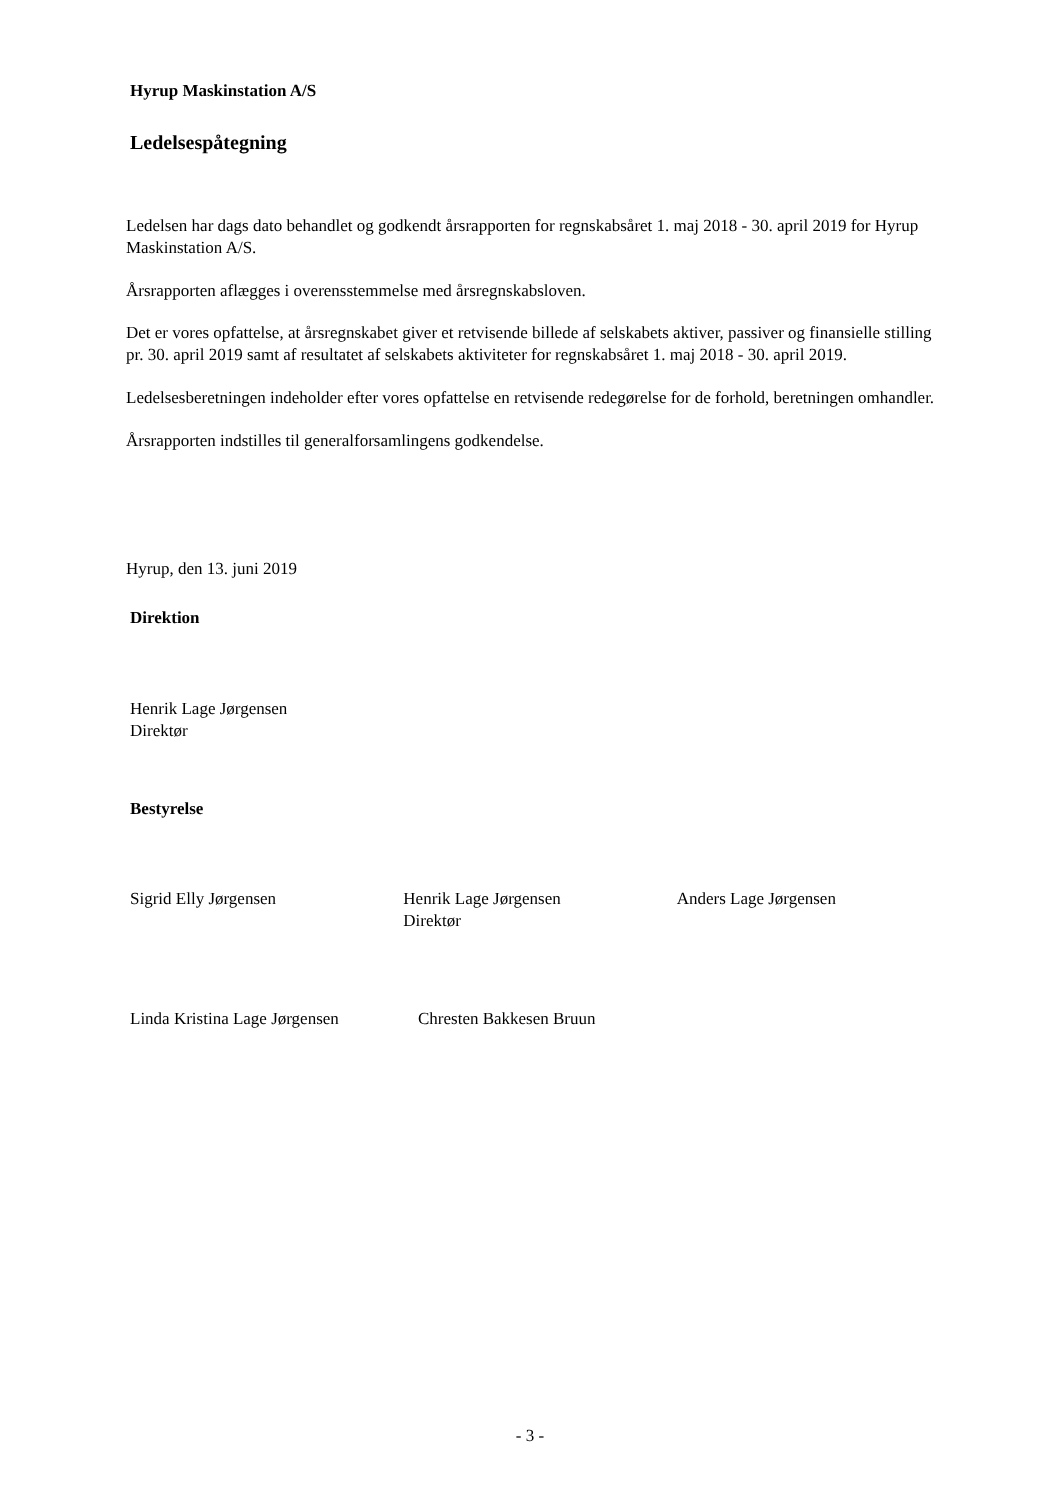Hyrup Maskinstation A/S
Ledelsespåtegning
Ledelsen har dags dato behandlet og godkendt årsrapporten for regnskabsåret 1. maj 2018 - 30. april 2019 for Hyrup Maskinstation A/S.
Årsrapporten aflægges i overensstemmelse med årsregnskabsloven.
Det er vores opfattelse, at årsregnskabet giver et retvisende billede af selskabets aktiver, passiver og finansielle stilling pr. 30. april 2019 samt af resultatet af selskabets aktiviteter for regnskabsåret 1. maj 2018 - 30. april 2019.
Ledelsesberetningen indeholder efter vores opfattelse en retvisende redegørelse for de forhold, beretningen omhandler.
Årsrapporten indstilles til generalforsamlingens godkendelse.
Hyrup, den 13. juni 2019
Direktion
Henrik Lage Jørgensen
Direktør
Bestyrelse
Sigrid Elly Jørgensen Henrik Lage Jørgensen
Direktør
Anders Lage Jørgensen
Linda Kristina Lage Jørgensen
Chresten Bakkesen Bruun
- 3 -